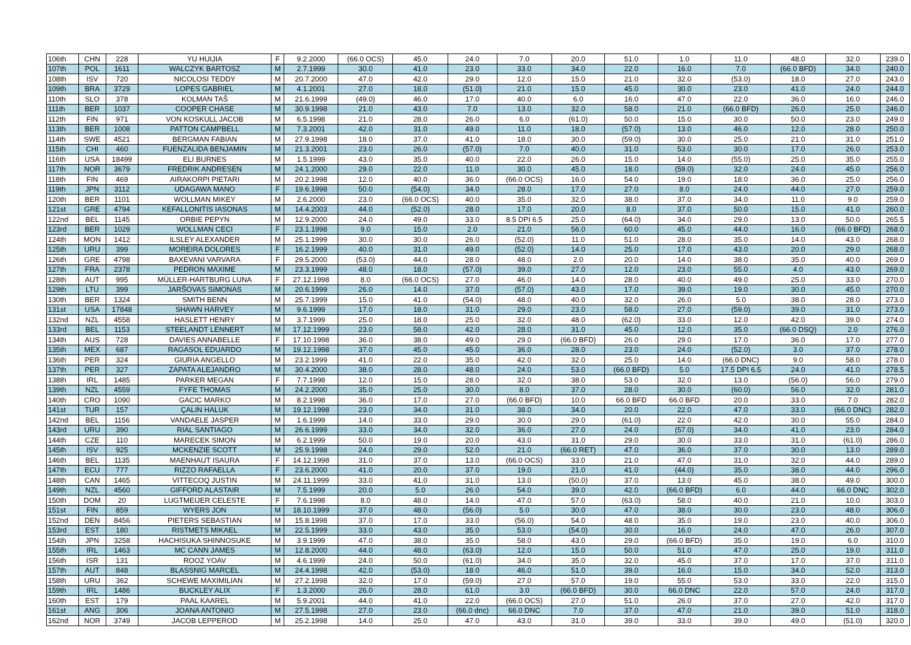| 106th | CHN | 228 | YU HUIJIA | F | 9.2.2000 | (66.0 OCS) | 45.0 | 24.0 | 7.0 | 20.0 | 51.0 | 1.0 | 11.0 | 48.0 | 32.0 | 239.0 |
| 107th | POL | 1611 | WALCZYK BARTOSZ | M | 2.7.1999 | 30.0 | 41.0 | 23.0 | 33.0 | 34.0 | 22.0 | 16.0 | 7.0 | (66.0 BFD) | 34.0 | 240.0 |
| 108th | ISV | 720 | NICOLOSI TEDDY | M | 20.7.2000 | 47.0 | 42.0 | 29.0 | 12.0 | 15.0 | 21.0 | 32.0 | (53.0) | 18.0 | 27.0 | 243.0 |
| 109th | BRA | 3729 | LOPES GABRIEL | M | 4.1.2001 | 27.0 | 18.0 | (51.0) | 21.0 | 15.0 | 45.0 | 30.0 | 23.0 | 41.0 | 24.0 | 244.0 |
| 110th | SLO | 378 | KOLMAN TAŠ | M | 21.6.1999 | (49.0) | 46.0 | 17.0 | 40.0 | 6.0 | 16.0 | 47.0 | 22.0 | 36.0 | 16.0 | 246.0 |
| 111th | BER | 1037 | COOPER CHASE | M | 30.9.1998 | 21.0 | 43.0 | 7.0 | 13.0 | 32.0 | 58.0 | 21.0 | (66.0 BFD) | 26.0 | 25.0 | 246.0 |
| 112th | FIN | 971 | VON KOSKULL JACOB | M | 6.5.1998 | 21.0 | 28.0 | 26.0 | 6.0 | (61.0) | 50.0 | 15.0 | 30.0 | 50.0 | 23.0 | 249.0 |
| 113th | BER | 1008 | PATTON CAMPBELL | M | 7.3.2001 | 42.0 | 31.0 | 49.0 | 11.0 | 18.0 | (57.0) | 13.0 | 46.0 | 12.0 | 28.0 | 250.0 |
| 114th | SWE | 4521 | BERGMAN FABIAN | M | 27.9.1998 | 18.0 | 37.0 | 41.0 | 18.0 | 30.0 | (59.0) | 30.0 | 25.0 | 21.0 | 31.0 | 251.0 |
| 115th | CHI | 460 | FUENZALIDA BENJAMIN | M | 21.3.2001 | 23.0 | 26.0 | (57.0) | 7.0 | 40.0 | 31.0 | 53.0 | 30.0 | 17.0 | 26.0 | 253.0 |
| 116th | USA | 18499 | ELI BURNES | M | 1.5.1999 | 43.0 | 35.0 | 40.0 | 22.0 | 26.0 | 15.0 | 14.0 | (55.0) | 25.0 | 35.0 | 255.0 |
| 117th | NOR | 3679 | FREDRIK ANDRESEN | M | 24.1.2000 | 29.0 | 22.0 | 11.0 | 30.0 | 45.0 | 18.0 | (59.0) | 32.0 | 24.0 | 45.0 | 256.0 |
| 118th | FIN | 469 | AIRAKORPI PIETARI | M | 20.2.1998 | 12.0 | 40.0 | 36.0 | (66.0 OCS) | 16.0 | 54.0 | 19.0 | 18.0 | 36.0 | 25.0 | 256.0 |
| 119th | JPN | 3112 | UDAGAWA MANO | F | 19.6.1998 | 50.0 | (54.0) | 34.0 | 28.0 | 17.0 | 27.0 | 8.0 | 24.0 | 44.0 | 27.0 | 259.0 |
| 120th | BER | 1101 | WOLLMAN MIKEY | M | 2.6.2000 | 23.0 | (66.0 OCS) | 40.0 | 35.0 | 32.0 | 38.0 | 37.0 | 34.0 | 11.0 | 9.0 | 259.0 |
| 121st | GRE | 4794 | KEFALLONITIS IASONAS | M | 14.4.2003 | 44.0 | (52.0) | 28.0 | 17.0 | 20.0 | 8.0 | 37.0 | 50.0 | 15.0 | 41.0 | 260.0 |
| 122nd | BEL | 1145 | ORBIE PEPYN | M | 12.9.2000 | 24.0 | 49.0 | 33.0 | 8.5 DPI 6.5 | 25.0 | (64.0) | 34.0 | 29.0 | 13.0 | 50.0 | 265.5 |
| 123rd | BER | 1029 | WOLLMAN CECI | F | 23.1.1998 | 9.0 | 15.0 | 2.0 | 21.0 | 56.0 | 60.0 | 45.0 | 44.0 | 16.0 | (66.0 BFD) | 268.0 |
| 124th | MON | 1412 | ILSLEY ALEXANDER | M | 25.1.1999 | 30.0 | 30.0 | 26.0 | (52.0) | 11.0 | 51.0 | 28.0 | 35.0 | 14.0 | 43.0 | 268.0 |
| 125th | URU | 399 | MOREIRA DOLORES | F | 16.2.1999 | 40.0 | 31.0 | 49.0 | (52.0) | 14.0 | 25.0 | 17.0 | 43.0 | 20.0 | 29.0 | 268.0 |
| 126th | GRE | 4798 | BAXEVANI VARVARA | F | 29.5.2000 | (53.0) | 44.0 | 28.0 | 48.0 | 2.0 | 20.0 | 14.0 | 38.0 | 35.0 | 40.0 | 269.0 |
| 127th | FRA | 2378 | PEDRON MAXIME | M | 23.3.1999 | 48.0 | 18.0 | (57.0) | 39.0 | 27.0 | 12.0 | 23.0 | 55.0 | 4.0 | 43.0 | 269.0 |
| 128th | AUT | 995 | MÜLLER-HARTBURG LUNA | F | 27.12.1998 | 8.0 | (66.0 OCS) | 27.0 | 46.0 | 14.0 | 28.0 | 40.0 | 49.0 | 25.0 | 33.0 | 270.0 |
| 129th | LTU | 399 | JARŠOVAS SIMONAS | M | 20.6.1999 | 26.0 | 14.0 | 37.0 | (57.0) | 43.0 | 17.0 | 39.0 | 19.0 | 30.0 | 45.0 | 270.0 |
| 130th | BER | 1324 | SMITH BENN | M | 25.7.1999 | 15.0 | 41.0 | (54.0) | 48.0 | 40.0 | 32.0 | 26.0 | 5.0 | 38.0 | 28.0 | 273.0 |
| 131st | USA | 17848 | SHAWN HARVEY | M | 9.6.1999 | 17.0 | 18.0 | 31.0 | 29.0 | 23.0 | 58.0 | 27.0 | (59.0) | 39.0 | 31.0 | 273.0 |
| 132nd | NZL | 4558 | HASLETT HENRY | M | 3.7.1999 | 25.0 | 18.0 | 25.0 | 32.0 | 48.0 | (62.0) | 33.0 | 12.0 | 42.0 | 39.0 | 274.0 |
| 133rd | BEL | 1153 | STEELANDT LENNERT | M | 17.12.1999 | 23.0 | 58.0 | 42.0 | 28.0 | 31.0 | 45.0 | 12.0 | 35.0 | (66.0 DSQ) | 2.0 | 276.0 |
| 134th | AUS | 728 | DAVIES ANNABELLE | F | 17.10.1998 | 36.0 | 38.0 | 49.0 | 29.0 | (66.0 BFD) | 26.0 | 29.0 | 17.0 | 36.0 | 17.0 | 277.0 |
| 135th | MEX | 687 | RAGASOL EDUARDO | M | 19.12.1998 | 37.0 | 45.0 | 45.0 | 36.0 | 28.0 | 23.0 | 24.0 | (52.0) | 3.0 | 37.0 | 278.0 |
| 136th | PER | 324 | GIURIA ANGELLO | M | 23.2.1999 | 41.0 | 22.0 | 35.0 | 42.0 | 32.0 | 25.0 | 14.0 | (66.0 DNC) | 9.0 | 58.0 | 278.0 |
| 137th | PER | 327 | ZAPATA ALEJANDRO | M | 30.4.2000 | 38.0 | 28.0 | 48.0 | 24.0 | 53.0 | (66.0 BFD) | 5.0 | 17.5 DPI 6.5 | 24.0 | 41.0 | 278.5 |
| 138th | IRL | 1485 | PARKER MEGAN | F | 7.7.1998 | 12.0 | 15.0 | 28.0 | 32.0 | 38.0 | 53.0 | 32.0 | 13.0 | (56.0) | 56.0 | 279.0 |
| 139th | NZL | 4559 | FYFE THOMAS | M | 24.2.2000 | 35.0 | 25.0 | 30.0 | 8.0 | 37.0 | 28.0 | 30.0 | (60.0) | 56.0 | 32.0 | 281.0 |
| 140th | CRO | 1090 | GACIC MARKO | M | 8.2.1998 | 36.0 | 17.0 | 27.0 | (66.0 BFD) | 10.0 | 66.0 BFD | 66.0 BFD | 20.0 | 33.0 | 7.0 | 282.0 |
| 141st | TUR | 157 | ÇALIN HALUK | M | 19.12.1998 | 23.0 | 34.0 | 31.0 | 38.0 | 34.0 | 20.0 | 22.0 | 47.0 | 33.0 | (66.0 DNC) | 282.0 |
| 142nd | BEL | 1156 | VANDAELE JASPER | M | 1.6.1999 | 14.0 | 33.0 | 29.0 | 30.0 | 29.0 | (61.0) | 22.0 | 42.0 | 30.0 | 55.0 | 284.0 |
| 143rd | URU | 390 | RIAL SANTIAGO | M | 26.6.1999 | 33.0 | 34.0 | 32.0 | 36.0 | 27.0 | 24.0 | (57.0) | 34.0 | 41.0 | 23.0 | 284.0 |
| 144th | CZE | 110 | MARECEK SIMON | M | 6.2.1999 | 50.0 | 19.0 | 20.0 | 43.0 | 31.0 | 29.0 | 30.0 | 33.0 | 31.0 | (61.0) | 286.0 |
| 145th | ISV | 925 | MCKENZIE SCOTT | M | 25.9.1998 | 24.0 | 29.0 | 52.0 | 21.0 | (66.0 RET) | 47.0 | 36.0 | 37.0 | 30.0 | 13.0 | 289.0 |
| 146th | BEL | 1135 | MAENHAUT ISAURA | F | 14.12.1998 | 31.0 | 37.0 | 13.0 | (66.0 OCS) | 33.0 | 21.0 | 47.0 | 31.0 | 32.0 | 44.0 | 289.0 |
| 147th | ECU | 777 | RIZZO RAFAELLA | F | 23.6.2000 | 41.0 | 20.0 | 37.0 | 19.0 | 21.0 | 41.0 | (44.0) | 35.0 | 38.0 | 44.0 | 296.0 |
| 148th | CAN | 1465 | VITTECOQ JUSTIN | M | 24.11.1999 | 33.0 | 41.0 | 31.0 | 13.0 | (50.0) | 37.0 | 13.0 | 45.0 | 38.0 | 49.0 | 300.0 |
| 149th | NZL | 4560 | GIFFORD ALASTAIR | M | 7.5.1999 | 20.0 | 5.0 | 26.0 | 54.0 | 39.0 | 42.0 | (66.0 BFD) | 6.0 | 44.0 | 66.0 DNC | 302.0 |
| 150th | DOM | 20 | LUGTMEIJER CELESTE | F | 7.6.1998 | 8.0 | 48.0 | 14.0 | 47.0 | 57.0 | (63.0) | 58.0 | 40.0 | 21.0 | 10.0 | 303.0 |
| 151st | FIN | 859 | WYERS JON | M | 18.10.1999 | 37.0 | 48.0 | (56.0) | 5.0 | 30.0 | 47.0 | 38.0 | 30.0 | 23.0 | 48.0 | 306.0 |
| 152nd | DEN | 8456 | PIETERS SEBASTIAN | M | 15.8.1998 | 37.0 | 17.0 | 33.0 | (56.0) | 54.0 | 48.0 | 35.0 | 19.0 | 23.0 | 40.0 | 306.0 |
| 153rd | EST | 180 | RISTMETS MIKAEL | M | 22.5.1999 | 33.0 | 43.0 | 35.0 | 53.0 | (54.0) | 30.0 | 16.0 | 24.0 | 47.0 | 26.0 | 307.0 |
| 154th | JPN | 3258 | HACHISUKA SHINNOSUKE | M | 3.9.1999 | 47.0 | 38.0 | 35.0 | 58.0 | 43.0 | 29.0 | (66.0 BFD) | 35.0 | 19.0 | 6.0 | 310.0 |
| 155th | IRL | 1463 | MC CANN JAMES | M | 12.8.2000 | 44.0 | 48.0 | (63.0) | 12.0 | 15.0 | 50.0 | 51.0 | 47.0 | 25.0 | 19.0 | 311.0 |
| 156th | ISR | 131 | ROOZ YOAV | M | 4.6.1999 | 24.0 | 50.0 | (61.0) | 34.0 | 35.0 | 32.0 | 45.0 | 37.0 | 17.0 | 37.0 | 311.0 |
| 157th | AUT | 848 | BLASSNIG MARCEL | M | 24.4.1998 | 42.0 | (53.0) | 18.0 | 46.0 | 51.0 | 39.0 | 16.0 | 15.0 | 34.0 | 52.0 | 313.0 |
| 158th | URU | 362 | SCHEWE MAXIMILIAN | M | 27.2.1998 | 32.0 | 17.0 | (59.0) | 27.0 | 57.0 | 19.0 | 55.0 | 53.0 | 33.0 | 22.0 | 315.0 |
| 159th | IRL | 1486 | BUCKLEY ALIX | F | 1.3.2000 | 26.0 | 28.0 | 61.0 | 3.0 | (66.0 BFD) | 30.0 | 66.0 DNC | 22.0 | 57.0 | 24.0 | 317.0 |
| 160th | EST | 179 | PAAL KAAREL | M | 5.9.2001 | 44.0 | 41.0 | 22.0 | (66.0 OCS) | 27.0 | 51.0 | 26.0 | 37.0 | 27.0 | 42.0 | 317.0 |
| 161st | ANG | 306 | JOANA ANTONIO | M | 27.5.1998 | 27.0 | 23.0 | (66.0 dnc) | 66.0 DNC | 7.0 | 37.0 | 47.0 | 21.0 | 39.0 | 51.0 | 318.0 |
| 162nd | NOR | 3749 | JACOB LEPPEROD | M | 25.2.1998 | 14.0 | 25.0 | 47.0 | 43.0 | 31.0 | 39.0 | 33.0 | 39.0 | 49.0 | (51.0) | 320.0 |